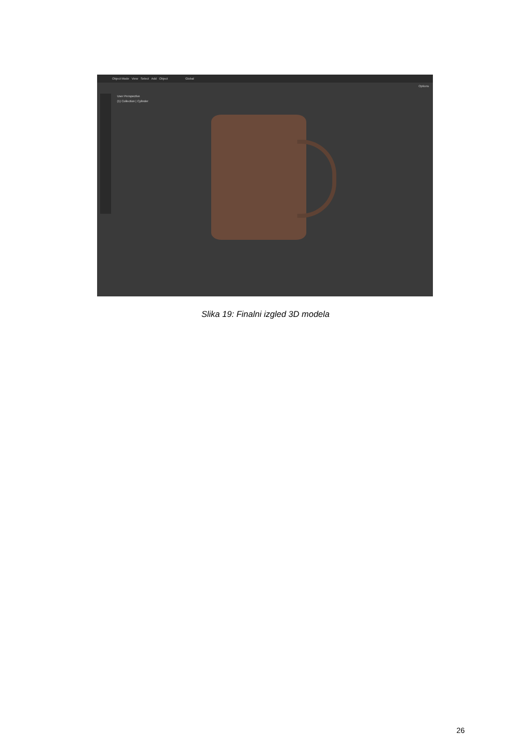Object Mode View Select Add Object Global
Options
User Perspective
(1) Collection | Cylinder
Slika 19: Finalni izgled 3D modela
26